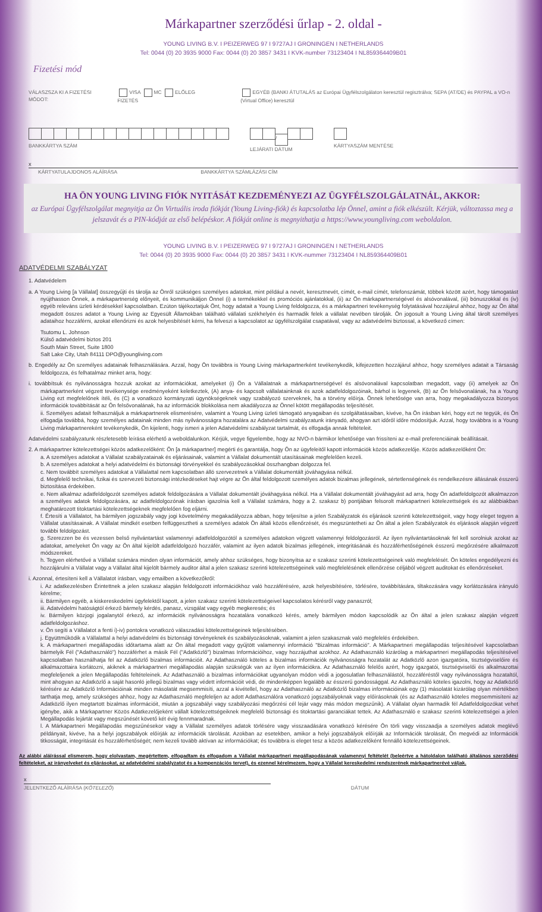Márkapartner szerződési űrlap - 2. oldal -
YOUNG LIVING B.V. I PEIZERWEG 97 I 9727AJ I GRONINGEN I NETHERLANDS
Tel: 0044 (0) 20 3935 9000 Fax: 0044 (0) 20 3857 3431 I KVK-number 73123404 I NL859364409B01
Fizetési mód
VÁLASZSZA KI A FIZETÉSI MÓDOT:
VISA MC ELŐLEG FIZETÉS EGYÉB (BANKI ÁTUTALÁS az Európai Ügyfélszolgálaton keresztül regisztrálva; SEPA (AT/DE) és PAYPAL a VO-n (Virtual Office) keresztül
BANKKÁRTYA SZÁM
/
LEJÁRATI DÁTUM
KÁRTYASZÁM MENTÉSE
x
KÁRTYATULAJDONOS ALÁÍRÁSA BANKKÁRTYA SZÁMLÁZÁSI CÍM
HA ÖN YOUNG LIVING FIÓK NYITÁSÁT KEZDEMÉNYEZI AZ ÜGYFÉLSZOLGÁLATNÁL, AKKOR:
az Európai Ügyfélszolgálat megnyitja az Ön Virtuális iroda fiókját (Young Living-fiók) és kapcsolatba lép Önnel, amint a fiók elkészült. Kérjük, változtassa meg a jelszavát és a PIN-kódját az első belépéskor. A fiókját online is megnyithatja a https://www.youngliving.com weboldalon.
YOUNG LIVING B.V. I PEIZERWEG 97 I 9727AJ I GRONINGEN I NETHERLANDS
Tel: 0044 (0) 20 3935 9000 Fax: 0044 (0) 20 3857 3431 I KVK-nummer 73123404 I NL859364409B01
ADATVÉDELMI SZABÁLYZAT
1. Adatvédelem
a. A Young Living [a Vállalat] összegyűjti és tárolja az Önről szükséges személyes adatokat, mint például a nevét, keresztnevét, címét, e-mail címét, telefonszámát, többek között azért, hogy támogatást nyújthasson Önnek, a márkapartnerség előnyeit, és kommunikáljon Önnel (i) a termékekkel és promóciós ajánlatokkal, (ii) az Ön márkapartnerségével és alsóvonalával, (iii) bónuszokkal és (iv) egyéb releváns üzleti kérdésekkel kapcsolatban. Ezúton tájékoztatjuk Önt, hogy adatait a Young Living feldolgozza, és a márkapartneri tevékenység folytatásával hozzájárul ahhoz, hogy az Ön által megadott összes adatot a Young Living az Egyesült Államokban található vállalati székhelyén és harmadik felek a vállalat nevében tárolják. Ön jogosult a Young Living által tárolt személyes adataihoz hozzáférni, azokat ellenőrizni és azok helyesbítését kérni, ha felveszi a kapcsolatot az ügyfélszolgálat csapatával, vagy az adatvédelmi biztossal, a következő címen:
Tsutomu L. Johnson
Külső adatvédelmi biztos 201
South Main Street, Suite 1800
Salt Lake City, Utah 84111 DPO@youngliving.com
b. Engedély az Ön személyes adatainak felhasználására. Azzal, hogy Ön továbbra is Young Living márkapartnerként tevékenykedik, kifejezetten hozzájárul ahhoz, hogy személyes adatait a Társaság feldolgozza, és felhatalmaz minket arra, hogy:
i. továbbítsuk és nyilvánosságra hozzuk azokat az információkat, amelyeket (i) Ön a Vállalatnak a márkapartnerségével és alsóvonalával kapcsolatban megadott, vagy (ii) amelyek az Ön márkapartnerként végzett tevékenysége eredményeként keletkeztek, (A) anya- és kapcsolt vállalatainknak és azok adatfeldolgozóinak, bárhol is legyenek, (B) az Ön felsővonalának, ha a Young Living ezt megfelelőnek ítéli, és (C) a vonatkozó kormányzati ügynökségeknek vagy szabályozó szerveknek, ha a törvény előírja. Önnek lehetősége van arra, hogy megakadályozza bizonyos információk továbbítását az Ön felsővonalának, ha az információk blokkolása nem akadályozza az Önnel kötött megállapodás teljesítését.
ii. Személyes adatait felhasználjuk a márkapartnerek elismerésére, valamint a Young Living üzleti támogató anyagaiban és szolgáltatásaiban, kivéve, ha Ön írásban kéri, hogy ezt ne tegyük, és Ön elfogadja továbbá, hogy személyes adatainak minden más nyilvánosságra hozatalára az Adatvédelmi szabályzatunk irányadó, ahogyan azt időről időre módosítjuk. Azzal, hogy továbbra is a Young Living márkapartnereként tevékenykedik, Ön kijelenti, hogy ismeri a jelen Adatvédelmi szabályzat tartalmát, és elfogadja annak feltételeit.
Adatvédelmi szabályzatunk részletesebb leírása elérhető a weboldalunkon. Kérjük, vegye figyelembe, hogy az NVO-n bármikor lehetősége van frissíteni az e-mail preferenciáinak beállításait.
2. A márkapartner kötelezettségei közös adatkezelőként: Ön [a márkapartner] megérti és garantálja, hogy Ön az ügyfeleitől kapott információk közös adatkezelője. Közös adatkezelőként Ön:
a. A személyes adatokat a Vállalat szabályzatainak és eljárásainak, valamint a Vállalat dokumentált utasításainak megfelelően kezeli.
b. A személyes adatokat a helyi adatvédelmi és biztonsági törvényekkel és szabályozásokkal összhangban dolgozza fel.
c. Nem továbbít személyes adatokat a Vállalattal nem kapcsolatban álló szervezetnek a Vállalat dokumentált jóváhagyása nélkül.
d. Megfelelő technikai, fizikai és szervezeti biztonsági intézkedéseket hajt végre az Ön által feldolgozott személyes adatok bizalmas jellegének, sértetlenségének és rendelkezésre állásának ésszerű biztosítása érdekében.
e. Nem alkalmaz adatfeldolgozót személyes adatok feldolgozására a Vállalat dokumentált jóváhagyása nélkül. Ha a Vállalat dokumentált jóváhagyást ad arra, hogy Ön adatfeldolgozót alkalmazzon a személyes adatok feldolgozására, az adatfeldolgozónak írásban igazolnia kell a Vállalat számára, hogy a 2. szakasz b) pontjában felsorolt márkapartneri kötelezettségek és az alábbiakban meghatározott titoktartási kötelezettségeknek megfelelően fog eljárni.
f. Értesíti a Vállalatot, ha bármilyen jogszabály vagy jogi követelmény megakadályozza abban, hogy teljesítse a jelen Szabályzatok és eljárások szerinti kötelezettségeit, vagy hogy eleget tegyen a Vállalat utasításainak. A Vállalat mindkét esetben felfüggesztheti a személyes adatok Ön általi közös ellenőrzését, és megszüntetheti az Ön által a jelen Szabályzatok és eljárások alapján végzett további feldolgozást.
g. Szerezzen be és vezessen belső nyilvántartást valamennyi adatfeldolgozótól a személyes adatokon végzett valamennyi feldolgozásról. Az ilyen nyilvántartásoknak fel kell sorolniuk azokat az adatokat, amelyeket Ön vagy az Ön által kijelölt adatfeldolgozó hozzáfér, valamint az ilyen adatok bizalmas jellegének, integritásának és hozzáférhetőségének ésszerű megőrzésére alkalmazott módszereket.
h. Tegyen elérhetővé a Vállalat számára minden olyan információt, amely ahhoz szükséges, hogy bizonyítsa az e szakasz szerinti kötelezettségeinek való megfelelését. Ön köteles engedélyezni és hozzájárulni a Vállalat vagy a Vállalat által kijelölt bármely auditor által a jelen szakasz szerinti kötelezettségeinek való megfelelésének ellenőrzése céljából végzett auditokat és ellenőrzéseket.
i. Azonnal, értesíteni kell a Vállalatot írásban, vagy emailben a következőkről:
i. Az adatkezelésben Érintettnek a jelen szakasz alapján feldolgozott információkhoz való hozzáférésére, azok helyesbítésére, törlésére, továbbítására, tiltakozására vagy korlátozására irányuló kérelme;
ii. Bármilyen egyéb, a kiskereskedelmi ügyfelektől kapott, a jelen szakasz szerinti kötelezettségeivel kapcsolatos kérésről vagy panaszról;
iii. Adatvédelmi hatóságtól érkező bármely kérdés, panasz, vizsgálat vagy egyéb megkeresés; és
iv. Bármilyen közjogi jogalanytól érkező, az információk nyilvánosságra hozatalára vonatkozó kérés, amely bármilyen módon kapcsolódik az Ön által a jelen szakasz alapján végzett adatfeldolgozáshoz.
v. Ön segíti a Vállalatot a fenti i)-iv) pontokra vonatkozó válaszadási kötelezettségeinek teljesítésében.
j. Együttműködik a Vállalattal a helyi adatvédelmi és biztonsági törvényeknek és szabályozásoknak, valamint a jelen szakasznak való megfelelés érdekében.
k. A márkapartneri megállapodás időtartama alatt az Ön által megadott vagy gyűjtött valamennyi információ "Bizalmas információ". A Márkapartneri megállapodás teljesítésével kapcsolatban bármelyik Fél ("Adathasználó") hozzáférhet a másik Fél ("Adatközlő") bizalmas Információihoz, vagy hozzájuthat azokhoz. Az Adathasználó kizárólag a márkapartneri megállapodás teljesítésével kapcsolatban használhatja fel az Adatközlő bizalmas információit. Az Adathasználó köteles a bizalmas információk nyilvánosságra hozatalát az Adatközlő azon igazgatóira, tisztségviselőire és alkalmazottaira korlátozni, akiknek a márkapartneri megállapodás alapján szükségük van az ilyen információkra. Az Adathasználó felelős azért, hogy igazgatói, tisztségviselői és alkalmazottai megfeleljenek a jelen Megállapodás feltételeinek. Az Adathasználó a bizalmas információkat ugyanolyan módon védi a jogosulatlan felhasználástól, hozzáféréstől vagy nyilvánosságra hozataltól, mint ahogyan az Adatközlő a saját hasonló jellegű bizalmas vagy védett információit védi, de mindenképpen legalább az ésszerű gondossággal. Az Adathasználó köteles igazolni, hogy az Adatközlő kérésére az Adatközlő Információinak minden másolatát megsemmisíti, azzal a kivétellel, hogy az Adathasználó az Adatközlő bizalmas információinak egy (1) másolatát kizárólag olyan mértékben tarthatja meg, amely szükséges ahhoz, hogy az Adathasználó megfeleljen az adott Adathasználóra vonatkozó jogszabályoknak vagy előírásoknak (és az Adathasználó köteles megsemmisíteni az Adatközlő ilyen megtartott bizalmas információit, miután a jogszabályi vagy szabályozási megőrzési cél lejár vagy más módon megszűnik). A Vállalat olyan harmadik fél Adatfeldolgozókat vehet igénybe, akik a Márkapartner Közös Adatkezelőjeként vállalt kötelezettségeiknek megfelelő biztonsági és titoktartási garanciákat tettek. Az Adathasználó e szakasz szerinti kötelezettségei a jelen Megállapodás lejártát vagy megszűnését követő két évig fennmaradnak.
l. A Márkapartneri Megállapodás megszűnésekor vagy a Vállalat személyes adatok törlésére vagy visszaadására vonatkozó kérésére Ön törli vagy visszaadja a személyes adatok meglévő példányait, kivéve, ha a helyi jogszabályok előírják az információk tárolását. Azokban az esetekben, amikor a helyi jogszabályok előírják az Információk tárolását, Ön megvédi az Információk titkosságát, integritását és hozzáférhetőségét; nem kezeli tovább aktívan az információkat; és továbbra is eleget tesz a közös adatkezelőként fennálló kötelezettségeinek.
Az alábbi aláírással elismerem, hogy elolvastam, megértettem, elfogadtam és elfogadom a Vállalat márkapartneri megállapodásának valamennyi feltételét (beleértve a hátoldalon található általános szerződési feltételeket, az irányelveket és eljárásokat, az adatvédelmi szabályzatot és a kompenzációs tervet), és ezennel kérelmezem, hogy a Vállalat kereskedelmi rendszerének márkapartnerévé váljak.
x
JELENTKEZŐ ALÁÍRÁSA (KÖTELEZŐ) DÁTUM